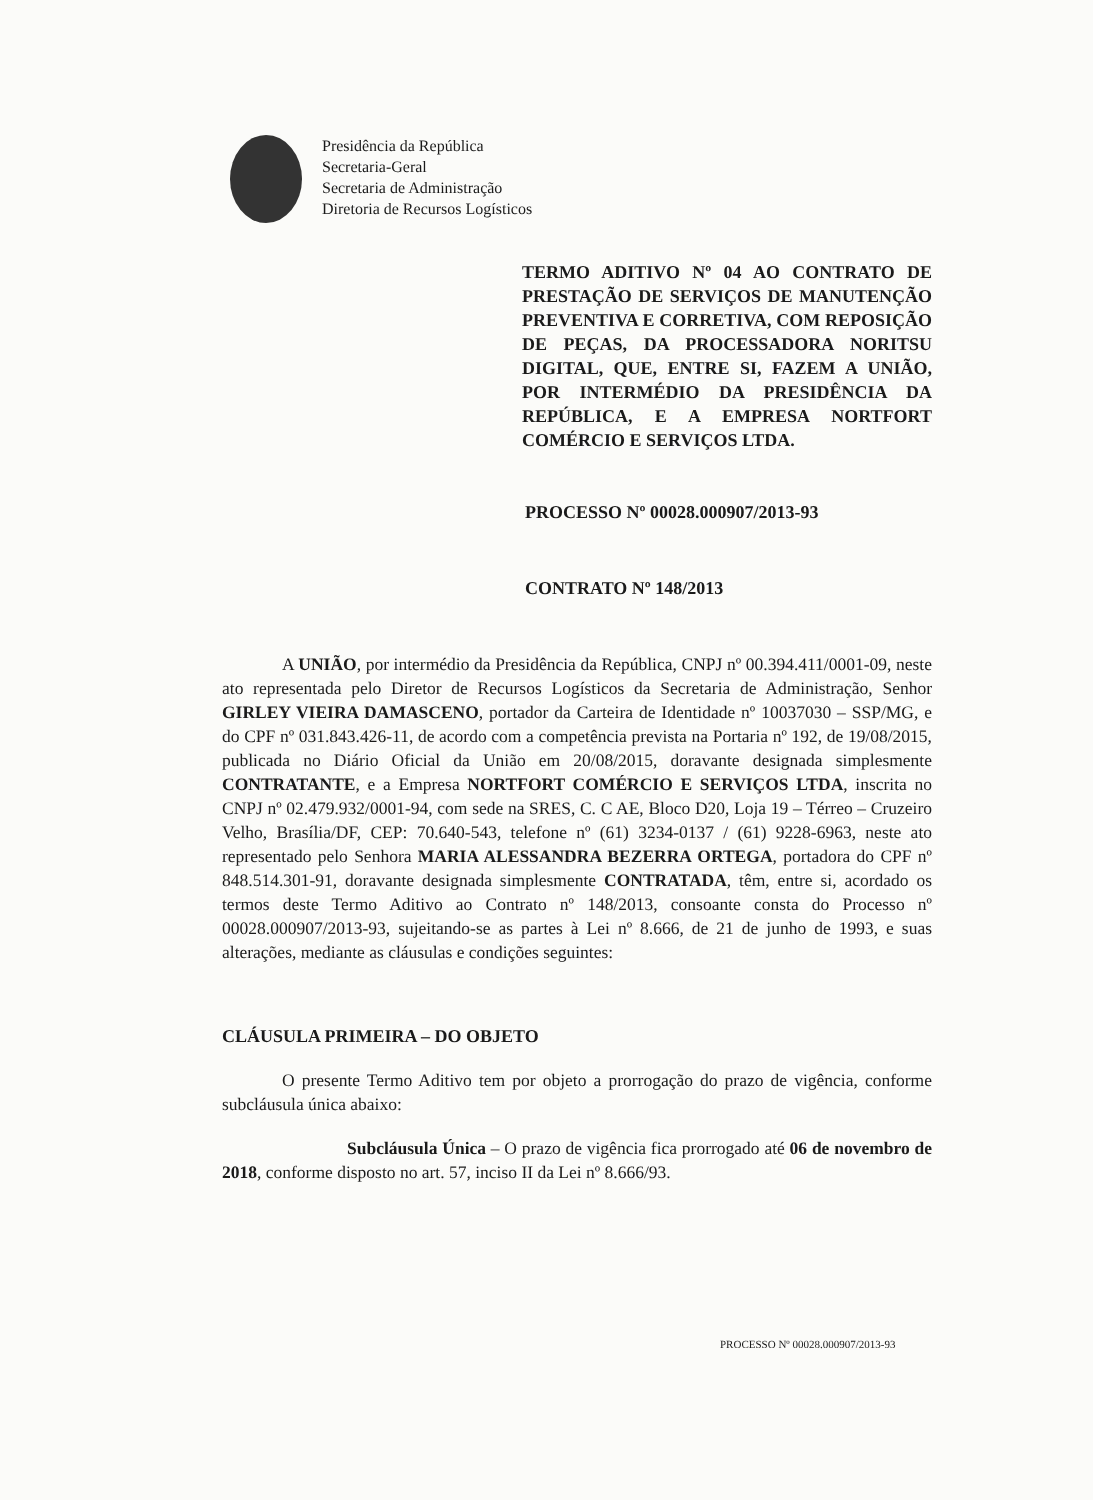Presidência da República
Secretaria-Geral
Secretaria de Administração
Diretoria de Recursos Logísticos
TERMO ADITIVO Nº 04 AO CONTRATO DE PRESTAÇÃO DE SERVIÇOS DE MANUTENÇÃO PREVENTIVA E CORRETIVA, COM REPOSIÇÃO DE PEÇAS, DA PROCESSADORA NORITSU DIGITAL, QUE, ENTRE SI, FAZEM A UNIÃO, POR INTERMÉDIO DA PRESIDÊNCIA DA REPÚBLICA, E A EMPRESA NORTFORT COMÉRCIO E SERVIÇOS LTDA.
PROCESSO Nº 00028.000907/2013-93
CONTRATO Nº 148/2013
A UNIÃO, por intermédio da Presidência da República, CNPJ nº 00.394.411/0001-09, neste ato representada pelo Diretor de Recursos Logísticos da Secretaria de Administração, Senhor GIRLEY VIEIRA DAMASCENO, portador da Carteira de Identidade nº 10037030 – SSP/MG, e do CPF nº 031.843.426-11, de acordo com a competência prevista na Portaria nº 192, de 19/08/2015, publicada no Diário Oficial da União em 20/08/2015, doravante designada simplesmente CONTRATANTE, e a Empresa NORTFORT COMÉRCIO E SERVIÇOS LTDA, inscrita no CNPJ nº 02.479.932/0001-94, com sede na SRES, C. C AE, Bloco D20, Loja 19 – Térreo – Cruzeiro Velho, Brasília/DF, CEP: 70.640-543, telefone nº (61) 3234-0137 / (61) 9228-6963, neste ato representado pelo Senhora MARIA ALESSANDRA BEZERRA ORTEGA, portadora do CPF nº 848.514.301-91, doravante designada simplesmente CONTRATADA, têm, entre si, acordado os termos deste Termo Aditivo ao Contrato nº 148/2013, consoante consta do Processo nº 00028.000907/2013-93, sujeitando-se as partes à Lei nº 8.666, de 21 de junho de 1993, e suas alterações, mediante as cláusulas e condições seguintes:
CLÁUSULA PRIMEIRA – DO OBJETO
O presente Termo Aditivo tem por objeto a prorrogação do prazo de vigência, conforme subcláusula única abaixo:
Subcláusula Única – O prazo de vigência fica prorrogado até 06 de novembro de 2018, conforme disposto no art. 57, inciso II da Lei nº 8.666/93.
PROCESSO Nº 00028.000907/2013-93